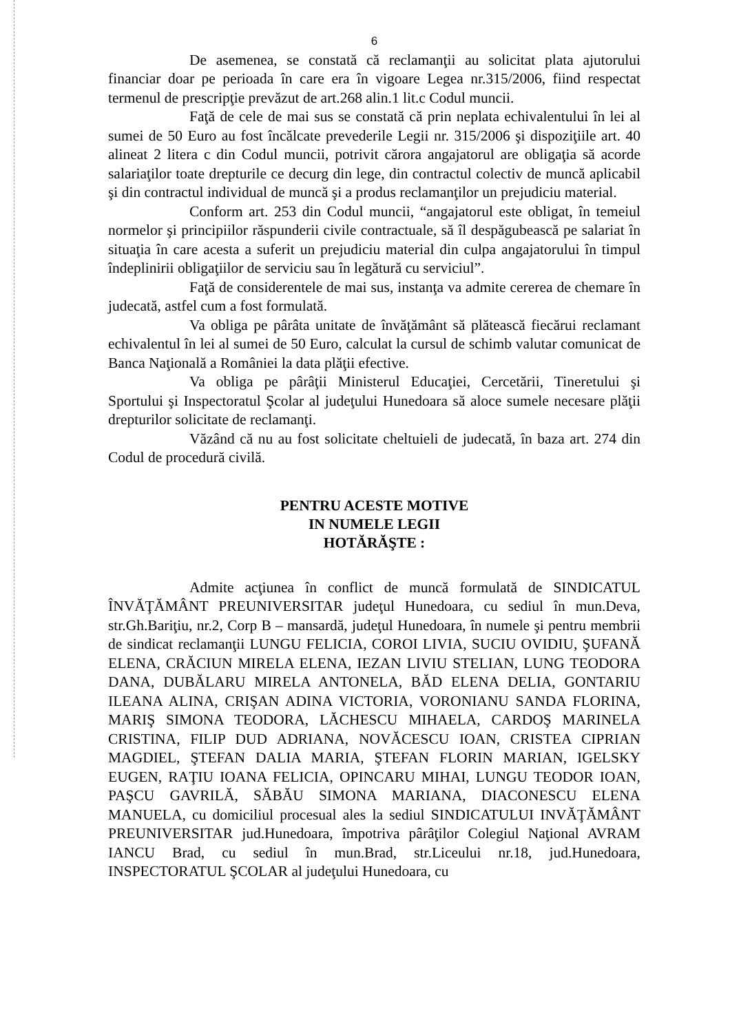6
De asemenea, se constată că reclamanţii au solicitat plata ajutorului financiar doar pe perioada în care era în vigoare Legea nr.315/2006, fiind respectat termenul de prescripţie prevăzut de art.268 alin.1 lit.c Codul muncii.
Faţă de cele de mai sus se constată că prin neplata echivalentului în lei al sumei de 50 Euro au fost încălcate prevederile Legii nr. 315/2006 şi dispoziţiile art. 40 alineat 2 litera c din Codul muncii, potrivit cărora angajatorul are obligaţia să acorde salariaţilor toate drepturile ce decurg din lege, din contractul colectiv de muncă aplicabil şi din contractul individual de muncă şi a produs reclamanţilor un prejudiciu material.
Conform art. 253 din Codul muncii, “angajatorul este obligat, în temeiul normelor şi principiilor răspunderii civile contractuale, să îl despăgubească pe salariat în situaţia în care acesta a suferit un prejudiciu material din culpa angajatorului în timpul îndeplinirii obligaţiilor de serviciu sau în legătură cu serviciul”.
Faţă de considerentele de mai sus, instanţa va admite cererea de chemare în judecată, astfel cum a fost formulată.
Va obliga pe pârâta unitate de învăţământ să plătească fiecărui reclamant echivalentul în lei al sumei de 50 Euro, calculat la cursul de schimb valutar comunicat de Banca Naţională a României la data plăţii efective.
Va obliga pe pârâţii Ministerul Educaţiei, Cercetării, Tineretului şi Sportului şi Inspectoratul Şcolar al judeţului Hunedoara să aloce sumele necesare plăţii drepturilor solicitate de reclamanţi.
Văzând că nu au fost solicitate cheltuieli de judecată, în baza art. 274 din Codul de procedură civilă.
PENTRU ACESTE MOTIVE
IN NUMELE LEGII
HOTĂRĂŞTE :
Admite acţiunea în conflict de muncă formulată de SINDICATUL ÎNVĂŢĂMÂNT PREUNIVERSITAR judeţul Hunedoara, cu sediul în mun.Deva, str.Gh.Bariţiu, nr.2, Corp B – mansardă, judeţul Hunedoara, în numele şi pentru membrii de sindicat reclamanţii LUNGU FELICIA, COROI LIVIA, SUCIU OVIDIU, ŞUFANĂ ELENA, CRĂCIUN MIRELA ELENA, IEZAN LIVIU STELIAN, LUNG TEODORA DANA, DUBĂLARU MIRELA ANTONELA, BĂD ELENA DELIA, GONTARIU ILEANA ALINA, CRIŞAN ADINA VICTORIA, VORONIANU SANDA FLORINA, MARIŞ SIMONA TEODORA, LĂCHESCU MIHAELA, CARDOŞ MARINELA CRISTINA, FILIP DUD ADRIANA, NOVĂCESCU IOAN, CRISTEA CIPRIAN MAGDIEL, ŞTEFAN DALIA MARIA, ŞTEFAN FLORIN MARIAN, IGELSKY EUGEN, RAŢIU IOANA FELICIA, OPINCARU MIHAI, LUNGU TEODOR IOAN, PAŞCU GAVRILĂ, SĂBĂU SIMONA MARIANA, DIACONESCU ELENA MANUELA, cu domiciliul procesual ales la sediul SINDICATULUI INVĂŢĂMÂNT PREUNIVERSITAR jud.Hunedoara, împotriva pârâţilor Colegiul Naţional AVRAM IANCU Brad, cu sediul în mun.Brad, str.Liceului nr.18, jud.Hunedoara, INSPECTORATUL ŞCOLAR al judeţului Hunedoara, cu